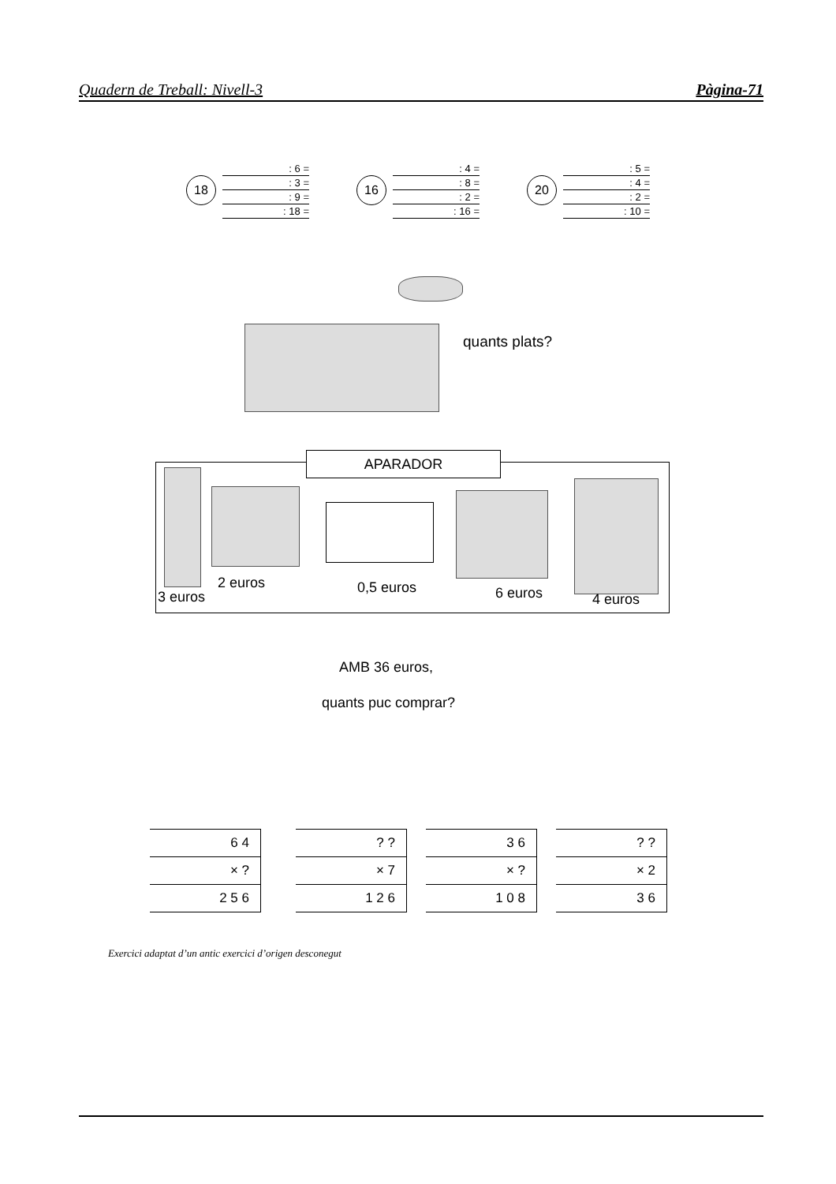Quadern de Treball: Nivell-3 Pàgina-71
18
: 6 =
: 3 =
: 9 =
: 18 =
16
: 4 =
: 8 =
: 2 =
: 16 =
20
: 5 =
: 4 =
: 2 =
: 10 =
quants plats?
APARADOR
3 euros
2 euros 0,5 euros 6 euros 4 euros
AMB 36 euros,
quants puc comprar?
6 4
× ?
2 5 6
? ?
× 7
1 2 6
3 6
× ?
1 0 8
? ?
× 2
3 6
Exercici adaptat d’un antic exercici d’origen desconegut